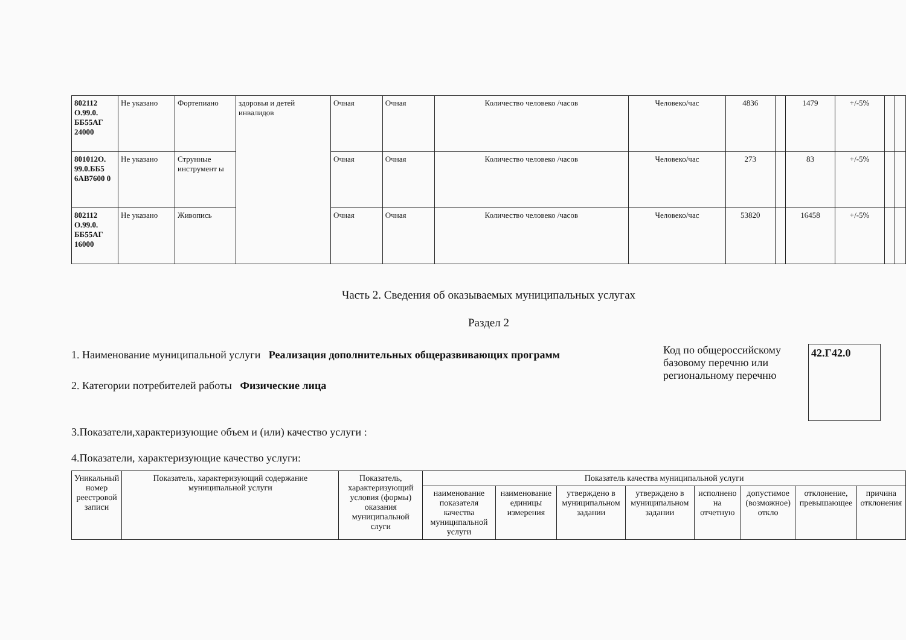| 802112 О.99.0. ББ55АГ 24000 | Не указано | Фортепиано | здоровья и детей инвалидов | Очная | Очная | Количество человеко /часов | Человеко/час | 4836 | | 1479 | +/-5% | | |
| 801012О. 99.0.ББ5 6АВ7600 0 | Не указано | Струнные инструмент ы | | Очная | Очная | Количество человеко /часов | Человеко/час | 273 | | 83 | +/-5% | | |
| 802112 О.99.0. ББ55АГ 16000 | Не указано | Живопись | | Очная | Очная | Количество человеко /часов | Человеко/час | 53820 | | 16458 | +/-5% | | |
Часть 2. Сведения об оказываемых муниципальных услугах
Раздел 2
1. Наименование муниципальной услуги Реализация дополнительных общеразвивающих программ
2. Категории потребителей работы Физические лица
Код по общероссийскому базовому перечню или региональному перечню
42.Г42.0
3.Показатели,характеризующие объем и (или) качество услуги :
4.Показатели, характеризующие качество услуги:
| Уникальный номер реестровой записи | Показатель, характеризующий содержание муниципальной услуги | Показатель, характеризующий условия (формы) оказания муниципальной слуги | Показатель качества муниципальной услуги | | | | | | | |
| --- | --- | --- | --- | --- | --- | --- | --- | --- | --- | --- |
| | | | наименование показателя качества муниципальной услуги | наименование единицы измерения | утверждено в муниципальном задании | утверждено в муниципальном задании | исполнено на отчетную | допустимое (возможное) откло | отклонение, превышающее | причина отклонения |